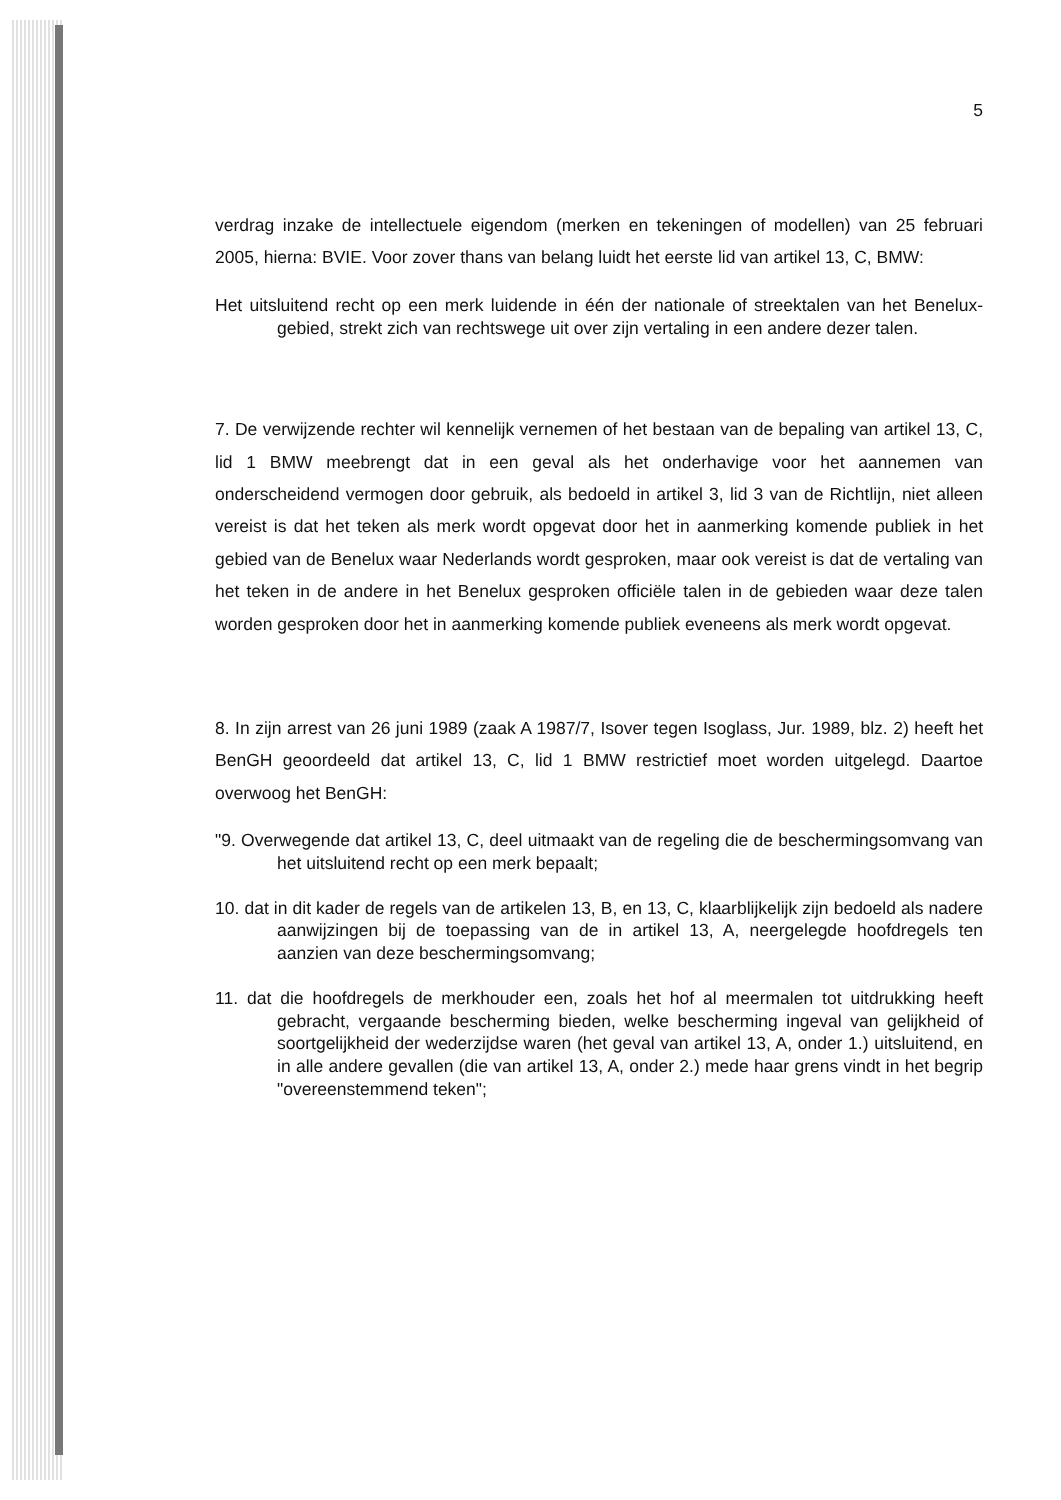5
verdrag inzake de intellectuele eigendom (merken en tekeningen of modellen) van 25 februari 2005, hierna: BVIE. Voor zover thans van belang luidt het eerste lid van artikel 13, C, BMW:
Het uitsluitend recht op een merk luidende in één der nationale of streektalen van het Benelux-gebied, strekt zich van rechtswege uit over zijn vertaling in een andere dezer talen.
7. De verwijzende rechter wil kennelijk vernemen of het bestaan van de bepaling van artikel 13, C, lid 1 BMW meebrengt dat in een geval als het onderhavige voor het aannemen van onderscheidend vermogen door gebruik, als bedoeld in artikel 3, lid 3 van de Richtlijn, niet alleen vereist is dat het teken als merk wordt opgevat door het in aanmerking komende publiek in het gebied van de Benelux waar Nederlands wordt gesproken, maar ook vereist is dat de vertaling van het teken in de andere in het Benelux gesproken officiële talen in de gebieden waar deze talen worden gesproken door het in aanmerking komende publiek eveneens als merk wordt opgevat.
8. In zijn arrest van 26 juni 1989 (zaak A 1987/7, Isover tegen Isoglass, Jur. 1989, blz. 2) heeft het BenGH geoordeeld dat artikel 13, C, lid 1 BMW restrictief moet worden uitgelegd. Daartoe overwoog het BenGH:
"9. Overwegende dat artikel 13, C, deel uitmaakt van de regeling die de beschermingsomvang van het uitsluitend recht op een merk bepaalt;
10. dat in dit kader de regels van de artikelen 13, B, en 13, C, klaarblijkelijk zijn bedoeld als nadere aanwijzingen bij de toepassing van de in artikel 13, A, neergelegde hoofdregels ten aanzien van deze beschermingsomvang;
11. dat die hoofdregels de merkhouder een, zoals het hof al meermalen tot uitdrukking heeft gebracht, vergaande bescherming bieden, welke bescherming ingeval van gelijkheid of soortgelijkheid der wederzijdse waren (het geval van artikel 13, A, onder 1.) uitsluitend, en in alle andere gevallen (die van artikel 13, A, onder 2.) mede haar grens vindt in het begrip "overeenstemmend teken";